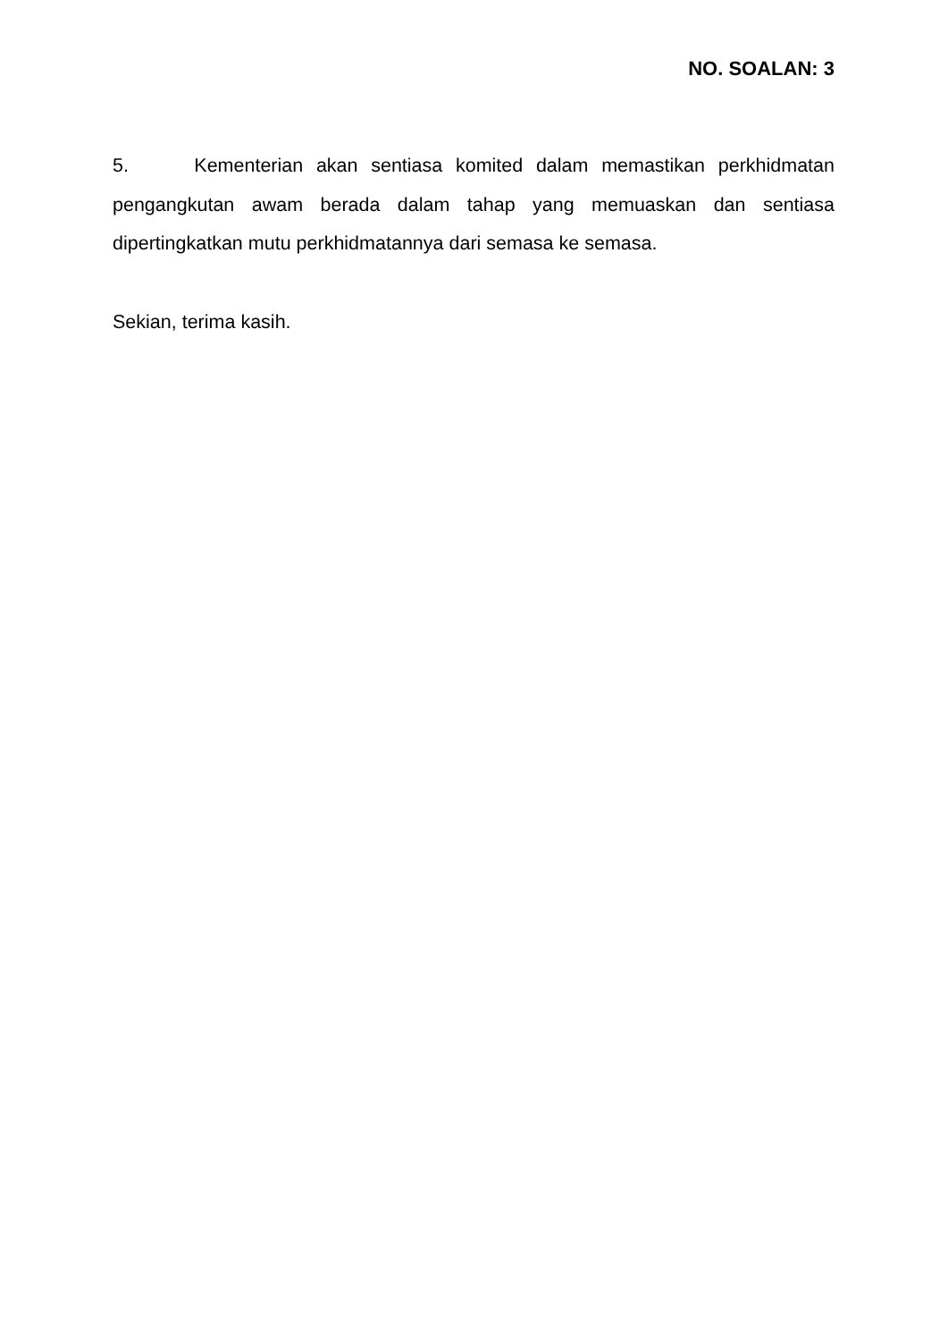NO. SOALAN: 3
5. Kementerian akan sentiasa komited dalam memastikan perkhidmatan pengangkutan awam berada dalam tahap yang memuaskan dan sentiasa dipertingkatkan mutu perkhidmatannya dari semasa ke semasa.
Sekian, terima kasih.